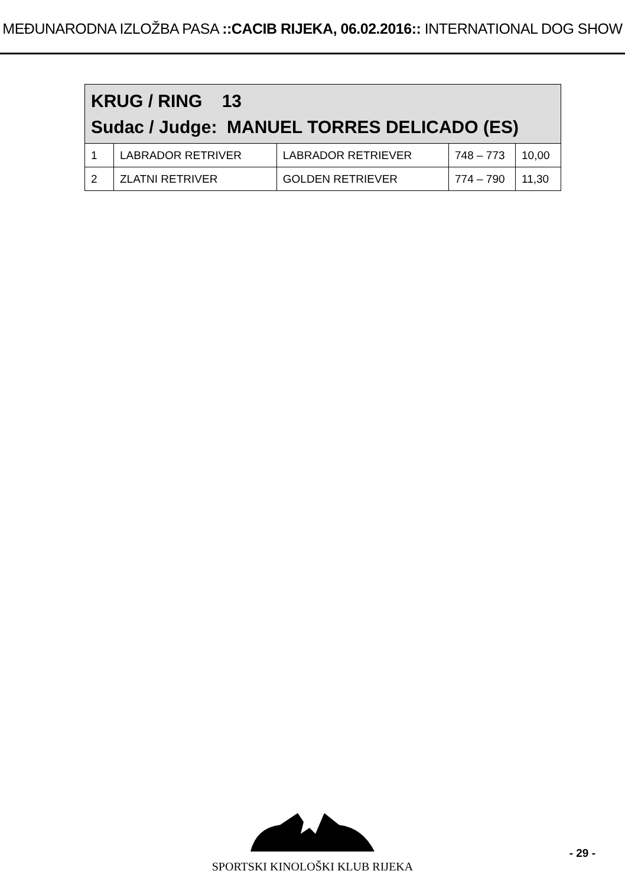MEĐUNARODNA IZLOŽBA PASA ::CACIB RIJEKA, 06.02.2016:: INTERNATIONAL DOG SHOW
| KRUG / RING 13 Sudac / Judge: MANUEL TORRES DELICADO (ES) | | | | |
| 1 | LABRADOR RETRIVER | LABRADOR RETRIEVER | 748 – 773 | 10,00 |
| 2 | ZLATNI RETRIVER | GOLDEN RETRIEVER | 774 – 790 | 11,30 |
SPORTSKI KINOLOŠKI KLUB RIJEKA
- 29 -